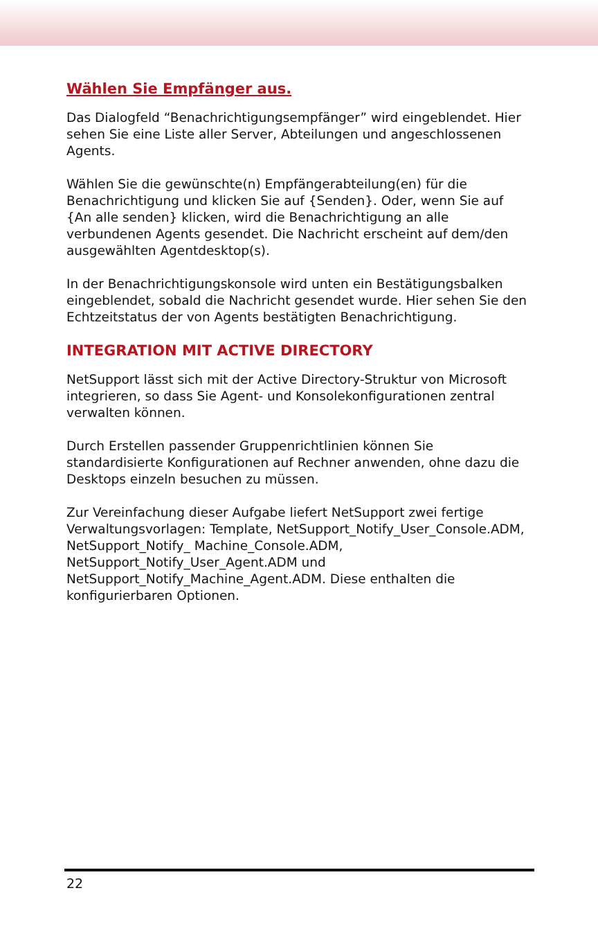Wählen Sie Empfänger aus.
Das Dialogfeld “Benachrichtigungsempfänger” wird eingeblendet. Hier sehen Sie eine Liste aller Server, Abteilungen und angeschlossenen Agents.
Wählen Sie die gewünschte(n) Empfängerabteilung(en) für die Benachrichtigung und klicken Sie auf {Senden}. Oder, wenn Sie auf {An alle senden} klicken, wird die Benachrichtigung an alle verbundenen Agents gesendet. Die Nachricht erscheint auf dem/den ausgewählten Agentdesktop(s).
In der Benachrichtigungskonsole wird unten ein Bestätigungsbalken eingeblendet, sobald die Nachricht gesendet wurde. Hier sehen Sie den Echtzeitstatus der von Agents bestätigten Benachrichtigung.
INTEGRATION MIT ACTIVE DIRECTORY
NetSupport lässt sich mit der Active Directory-Struktur von Microsoft integrieren, so dass Sie Agent- und Konsolekonfigurationen zentral verwalten können.
Durch Erstellen passender Gruppenrichtlinien können Sie standardisierte Konfigurationen auf Rechner anwenden, ohne dazu die Desktops einzeln besuchen zu müssen.
Zur Vereinfachung dieser Aufgabe liefert NetSupport zwei fertige Verwaltungsvorlagen: Template, NetSupport_Notify_User_Console.ADM, NetSupport_Notify_ Machine_Console.ADM, NetSupport_Notify_User_Agent.ADM und NetSupport_Notify_Machine_Agent.ADM. Diese enthalten die konfigurierbaren Optionen.
22